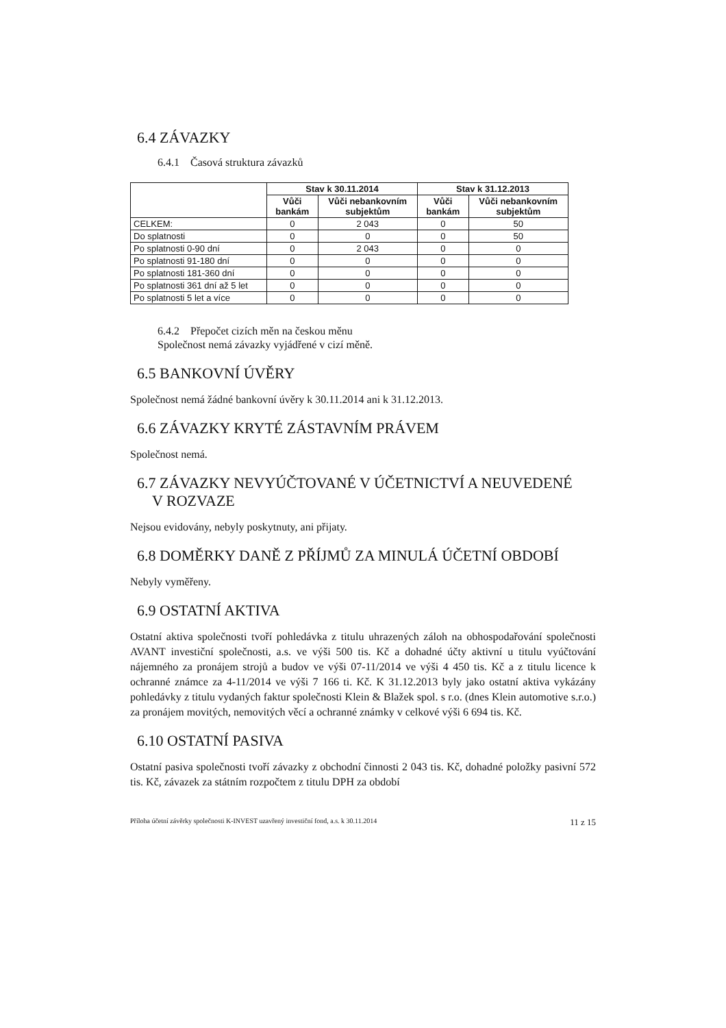6.4 ZÁVAZKY
6.4.1 Časová struktura závazků
| | Stav k 30.11.2014 | | Stav k 31.12.2013 | |
| --- | --- | --- | --- | --- |
| | Vůči bankám | Vůči nebankovním subjektům | Vůči bankám | Vůči nebankovním subjektům |
| CELKEM: | 0 | 2 043 | 0 | 50 |
| Do splatnosti | 0 | 0 | 0 | 50 |
| Po splatnosti 0-90 dní | 0 | 2 043 | 0 | 0 |
| Po splatnosti 91-180 dní | 0 | 0 | 0 | 0 |
| Po splatnosti 181-360 dní | 0 | 0 | 0 | 0 |
| Po splatnosti 361 dní až 5 let | 0 | 0 | 0 | 0 |
| Po splatnosti 5 let a více | 0 | 0 | 0 | 0 |
6.4.2 Přepočet cizích měn na českou měnu
Společnost nemá závazky vyjádřené v cizí měně.
6.5 BANKOVNÍ ÚVĚRY
Společnost nemá žádné bankovní úvěry k 30.11.2014 ani k 31.12.2013.
6.6 ZÁVAZKY KRYTÉ ZÁSTAVNÍM PRÁVEM
Společnost nemá.
6.7 ZÁVAZKY NEVYÚČTOVANÉ V ÚČETNICTVÍ A NEUVEDENÉ
V ROZVAZE
Nejsou evidovány, nebyly poskytnuty, ani přijaty.
6.8 DOMĚRKY DANĚ Z PŘÍJMŮ ZA MINULÁ ÚČETNÍ OBDOBÍ
Nebyly vyměřeny.
6.9 OSTATNÍ AKTIVA
Ostatní aktiva společnosti tvoří pohledávka z titulu uhrazených záloh na obhospodařování společnosti AVANT investiční společnosti, a.s. ve výši 500 tis. Kč a dohadné účty aktivní u titulu vyúčtování nájemného za pronájem strojů a budov ve výši 07-11/2014 ve výši 4 450 tis. Kč a z titulu licence k ochranné známce za 4-11/2014 ve výši 7 166 ti. Kč. K 31.12.2013 byly jako ostatní aktiva vykázány pohledávky z titulu vydaných faktur společnosti Klein & Blažek spol. s r.o. (dnes Klein automotive s.r.o.) za pronájem movitých, nemovitých věcí a ochranné známky v celkové výši 6 694 tis. Kč.
6.10 OSTATNÍ PASIVA
Ostatní pasiva společnosti tvoří závazky z obchodní činnosti 2 043 tis. Kč, dohadné položky pasivní 572 tis. Kč, závazek za státním rozpočtem z titulu DPH za období
Příloha účetní závěrky společnosti K-INVEST uzavřený investiční fond, a.s. k 30.11.2014 11 z 15